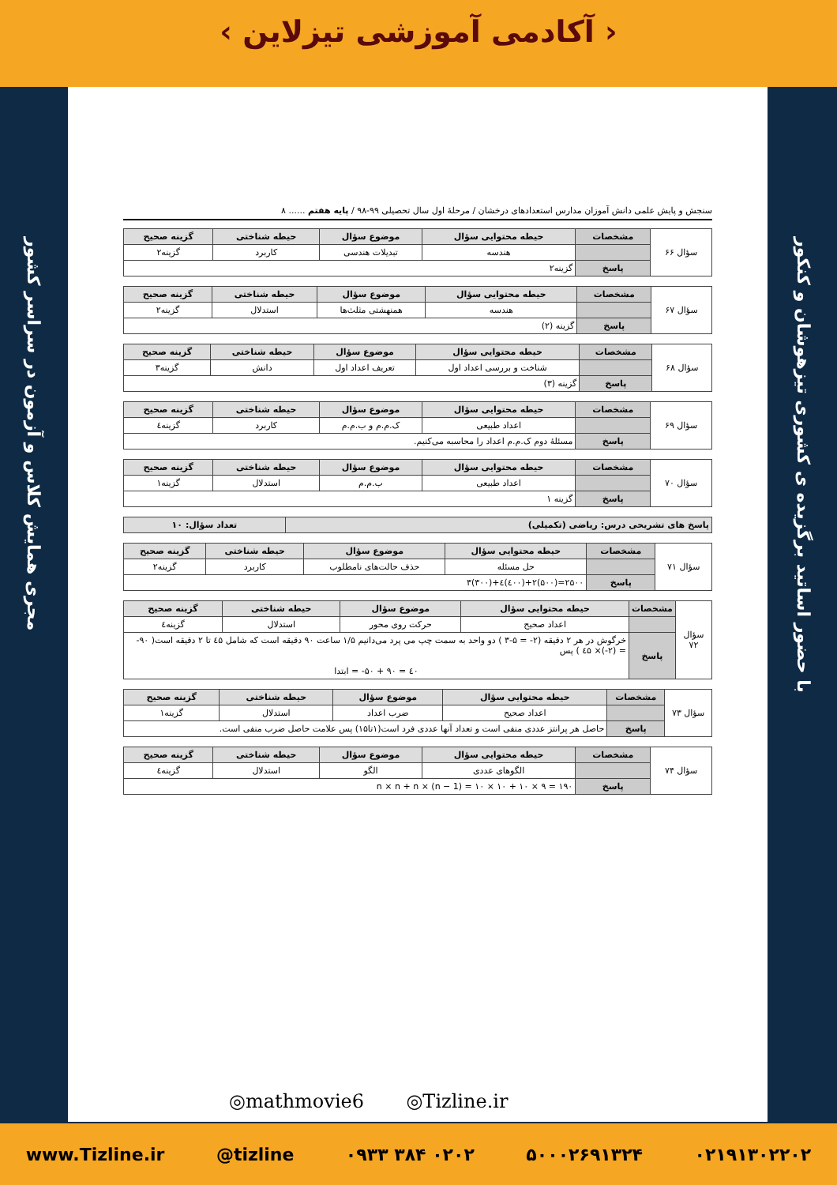‹ آکادمی آموزشی تیزلاین ›
مجری همایش کلاس و آزمون در سراسر کشور
با حضور اساتید برگزیده ی کشوری تیزهوشان و کنکور
سنجش و پایش علمی دانش آموزان مدارس استعدادهای درخشان / مرحلهٔ اول سال تحصیلی ۹۹-۹۸ / پایه هفتم ...... ۸
| سؤال ۶۶ | مشخصات | حیطه محتوایی سؤال | موضوع سؤال | حیطه شناختی | گزینه صحیح |
| | | هندسه | تبدیلات هندسی | کاربرد | گزینه۲ |
| | پاسخ | گزینه۲ | | | |
| سؤال ۶۷ | مشخصات | حیطه محتوایی سؤال | موضوع سؤال | حیطه شناختی | گزینه صحیح |
| | | هندسه | همنهشتی مثلث‌ها | استدلال | گزینه۲ |
| | پاسخ | گزینه (۲) | | | |
| سؤال ۶۸ | مشخصات | حیطه محتوایی سؤال | موضوع سؤال | حیطه شناختی | گزینه صحیح |
| | | شناخت و بررسی اعداد اول | تعریف اعداد اول | دانش | گزینه۳ |
| | پاسخ | گزینه (۳) | | | |
| سؤال ۶۹ | مشخصات | حیطه محتوایی سؤال | موضوع سؤال | حیطه شناختی | گزینه صحیح |
| | | اعداد طبیعی | ک.م.م و ب.م.م | کاربرد | گزینه٤ |
| | پاسخ | مسئلهٔ دوم ک.م.م اعداد را محاسبه می‌کنیم. | | | |
| سؤال ۷۰ | مشخصات | حیطه محتوایی سؤال | موضوع سؤال | حیطه شناختی | گزینه صحیح |
| | | اعداد طبیعی | ب.م.م | استدلال | گزینه۱ |
| | پاسخ | گزینه ۱ | | | |
| پاسخ های تشریحی درس: ریاضی (تکمیلی) | تعداد سؤال: ۱۰ |
| --- | --- |
| سؤال ۷۱ | مشخصات | حیطه محتوایی سؤال | موضوع سؤال | حیطه شناختی | گزینه صحیح |
| | | حل مسئله | حذف حالت‌های نامطلوب | کاربرد | گزینه۲ |
| | پاسخ | ۲۵۰۰=(۵۰۰)۲+(٤۰۰)٤+(۳۰۰)۳ | | | |
| سؤال ۷۲ | مشخصات | حیطه محتوایی سؤال | موضوع سؤال | حیطه شناختی | گزینه صحیح |
| | | اعداد صحیح | حرکت روی محور | استدلال | گزینه٤ |
| | پاسخ | خرگوش در هر ۲ دقیقه (۲- = ۵-۳ ) دو واحد به سمت چپ می پرد می‌دانیم ۱/۵ ساعت ۹۰ دقیقه است که شامل ٤۵ تا ۲ دقیقه است( ۹۰- = (۲-)× ٤۵ ) پس ٤۰ = ۹۰ + ۵۰- = ابتدا | | | |
| سؤال ۷۳ | مشخصات | حیطه محتوایی سؤال | موضوع سؤال | حیطه شناختی | گزینه صحیح |
| | | اعداد صحیح | ضرب اعداد | استدلال | گزینه۱ |
| | پاسخ | حاصل هر پرانتز عددی منفی است و تعداد آنها عددی فرد است(۱تا۱۵) پس علامت حاصل ضرب منفی است. | | | |
| سؤال ۷۴ | مشخصات | حیطه محتوایی سؤال | موضوع سؤال | حیطه شناختی | گزینه صحیح |
| | | الگوهای عددی | الگو | استدلال | گزینه٤ |
| | پاسخ | n × n + n × (n − 1) = ۱۰ × ۱۰ + ۱۰ × ۹ = ۱۹۰ | | | |
◎mathmovie6 ◎Tizline.ir
www.Tizline.ir @tizline ۰۹۳۳ ۳۸۴ ۰۲۰۲ ۵۰۰۰۲۶۹۱۳۲۴ ۰۲۱۹۱۳۰۲۲۰۲